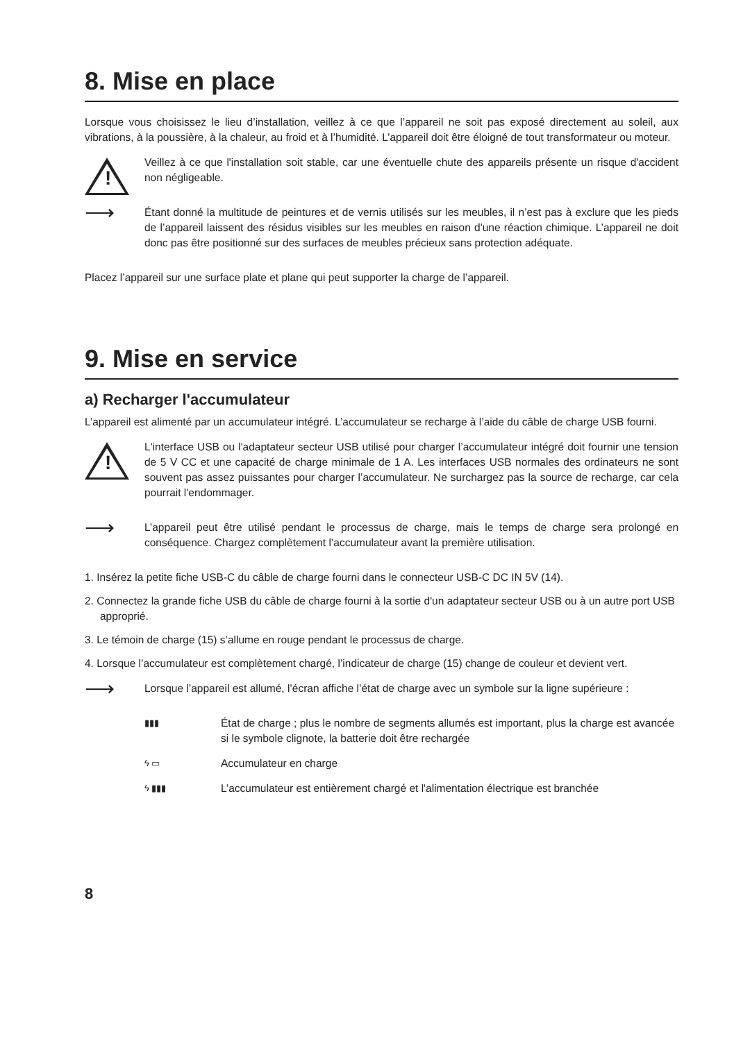8. Mise en place
Lorsque vous choisissez le lieu d’installation, veillez à ce que l’appareil ne soit pas exposé directement au soleil, aux vibrations, à la poussière, à la chaleur, au froid et à l’humidité. L’appareil doit être éloigné de tout transformateur ou moteur.
!
Veillez à ce que l'installation soit stable, car une éventuelle chute des appareils présente un risque d'accident non négligeable.
⟶
Étant donné la multitude de peintures et de vernis utilisés sur les meubles, il n’est pas à exclure que les pieds de l’appareil laissent des résidus visibles sur les meubles en raison d'une réaction chimique. L’appareil ne doit donc pas être positionné sur des surfaces de meubles précieux sans protection adéquate.
Placez l’appareil sur une surface plate et plane qui peut supporter la charge de l’appareil.
9. Mise en service
a) Recharger l'accumulateur
L’appareil est alimenté par un accumulateur intégré. L’accumulateur se recharge à l’aide du câble de charge USB fourni.
!
L'interface USB ou l'adaptateur secteur USB utilisé pour charger l’accumulateur intégré doit fournir une tension de 5 V CC et une capacité de charge minimale de 1 A. Les interfaces USB normales des ordinateurs ne sont souvent pas assez puissantes pour charger l’accumulateur. Ne surchargez pas la source de recharge, car cela pourrait l'endommager.
⟶
L’appareil peut être utilisé pendant le processus de charge, mais le temps de charge sera prolongé en conséquence. Chargez complètement l’accumulateur avant la première utilisation.
1. Insérez la petite fiche USB-C du câble de charge fourni dans le connecteur USB-C DC IN 5V (14).
2. Connectez la grande fiche USB du câble de charge fourni à la sortie d'un adaptateur secteur USB ou à un autre port USB approprié.
3. Le témoin de charge (15) s’allume en rouge pendant le processus de charge.
4. Lorsque l’accumulateur est complètement chargé, l’indicateur de charge (15) change de couleur et devient vert.
⟶
Lorsque l’appareil est allumé, l’écran affiche l’état de charge avec un symbole sur la ligne supérieure :
▮▮▮
État de charge ; plus le nombre de segments allumés est important, plus la charge est avancée si le symbole clignote, la batterie doit être rechargée
ϟ ▭
Accumulateur en charge
ϟ ▮▮▮
L’accumulateur est entièrement chargé et l'alimentation électrique est branchée
8